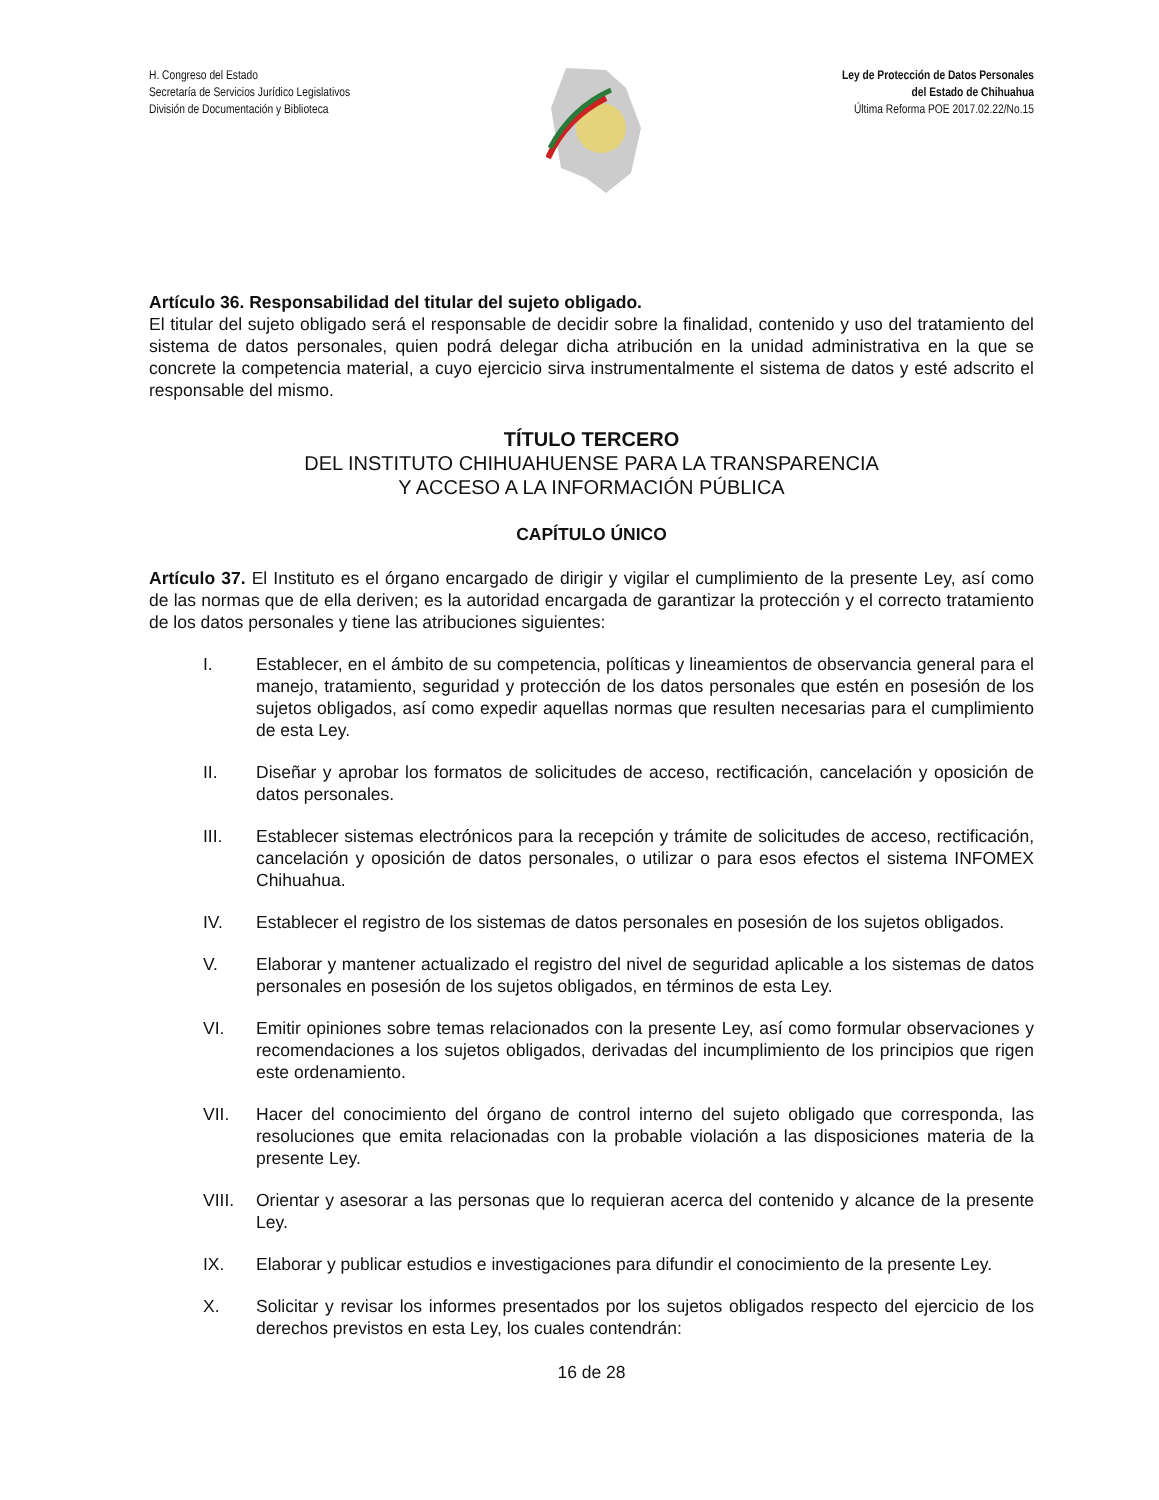H. Congreso del Estado
Secretaría de Servicios Jurídico Legislativos
División de Documentación y Biblioteca
Ley de Protección de Datos Personales
del Estado de Chihuahua
Última Reforma POE 2017.02.22/No.15
Artículo 36. Responsabilidad del titular del sujeto obligado.
El titular del sujeto obligado será el responsable de decidir sobre la finalidad, contenido y uso del tratamiento del sistema de datos personales, quien podrá delegar dicha atribución en la unidad administrativa en la que se concrete la competencia material, a cuyo ejercicio sirva instrumentalmente el sistema de datos y esté adscrito el responsable del mismo.
TÍTULO TERCERO
DEL INSTITUTO CHIHUAHUENSE PARA LA TRANSPARENCIA
Y ACCESO A LA INFORMACIÓN PÚBLICA
CAPÍTULO ÚNICO
Artículo 37. El Instituto es el órgano encargado de dirigir y vigilar el cumplimiento de la presente Ley, así como de las normas que de ella deriven; es la autoridad encargada de garantizar la protección y el correcto tratamiento de los datos personales y tiene las atribuciones siguientes:
I. Establecer, en el ámbito de su competencia, políticas y lineamientos de observancia general para el manejo, tratamiento, seguridad y protección de los datos personales que estén en posesión de los sujetos obligados, así como expedir aquellas normas que resulten necesarias para el cumplimiento de esta Ley.
II. Diseñar y aprobar los formatos de solicitudes de acceso, rectificación, cancelación y oposición de datos personales.
III. Establecer sistemas electrónicos para la recepción y trámite de solicitudes de acceso, rectificación, cancelación y oposición de datos personales, o utilizar o para esos efectos el sistema INFOMEX Chihuahua.
IV. Establecer el registro de los sistemas de datos personales en posesión de los sujetos obligados.
V. Elaborar y mantener actualizado el registro del nivel de seguridad aplicable a los sistemas de datos personales en posesión de los sujetos obligados, en términos de esta Ley.
VI. Emitir opiniones sobre temas relacionados con la presente Ley, así como formular observaciones y recomendaciones a los sujetos obligados, derivadas del incumplimiento de los principios que rigen este ordenamiento.
VII. Hacer del conocimiento del órgano de control interno del sujeto obligado que corresponda, las resoluciones que emita relacionadas con la probable violación a las disposiciones materia de la presente Ley.
VIII. Orientar y asesorar a las personas que lo requieran acerca del contenido y alcance de la presente Ley.
IX. Elaborar y publicar estudios e investigaciones para difundir el conocimiento de la presente Ley.
X. Solicitar y revisar los informes presentados por los sujetos obligados respecto del ejercicio de los derechos previstos en esta Ley, los cuales contendrán:
16 de 28